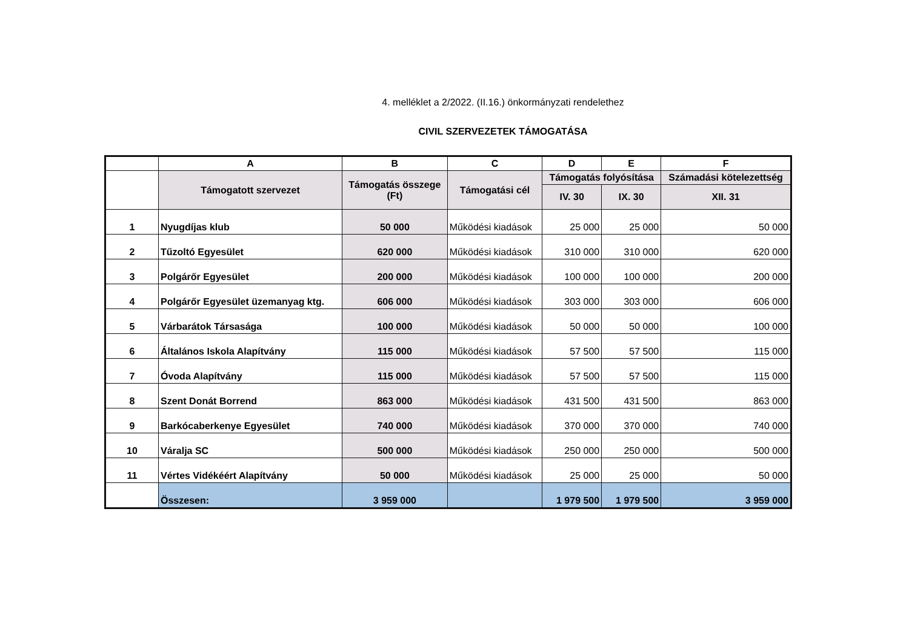4. melléklet a 2/2022. (II.16.) önkormányzati rendelethez
CIVIL SZERVEZETEK TÁMOGATÁSA
| | A | B | C | D | E | F |
| | Támogatott szervezet | Támogatás összege (Ft) | Támogatási cél | Támogatás folyósítása | | Számadási kötelezettség |
| | | | | IV. 30 | IX. 30 | XII. 31 |
| 1 | Nyugdíjas klub | 50 000 | Működési kiadások | 25 000 | 25 000 | 50 000 |
| 2 | Tűzoltó Egyesület | 620 000 | Működési kiadások | 310 000 | 310 000 | 620 000 |
| 3 | Polgárőr Egyesület | 200 000 | Működési kiadások | 100 000 | 100 000 | 200 000 |
| 4 | Polgárőr Egyesület üzemanyag ktg. | 606 000 | Működési kiadások | 303 000 | 303 000 | 606 000 |
| 5 | Várbarátok Társasága | 100 000 | Működési kiadások | 50 000 | 50 000 | 100 000 |
| 6 | Általános Iskola Alapítvány | 115 000 | Működési kiadások | 57 500 | 57 500 | 115 000 |
| 7 | Óvoda Alapítvány | 115 000 | Működési kiadások | 57 500 | 57 500 | 115 000 |
| 8 | Szent Donát Borrend | 863 000 | Működési kiadások | 431 500 | 431 500 | 863 000 |
| 9 | Barkócaberkenye Egyesület | 740 000 | Működési kiadások | 370 000 | 370 000 | 740 000 |
| 10 | Váralja SC | 500 000 | Működési kiadások | 250 000 | 250 000 | 500 000 |
| 11 | Vértes Vidékéért Alapítvány | 50 000 | Működési kiadások | 25 000 | 25 000 | 50 000 |
| | Összesen: | 3 959 000 | | 1 979 500 | 1 979 500 | 3 959 000 |